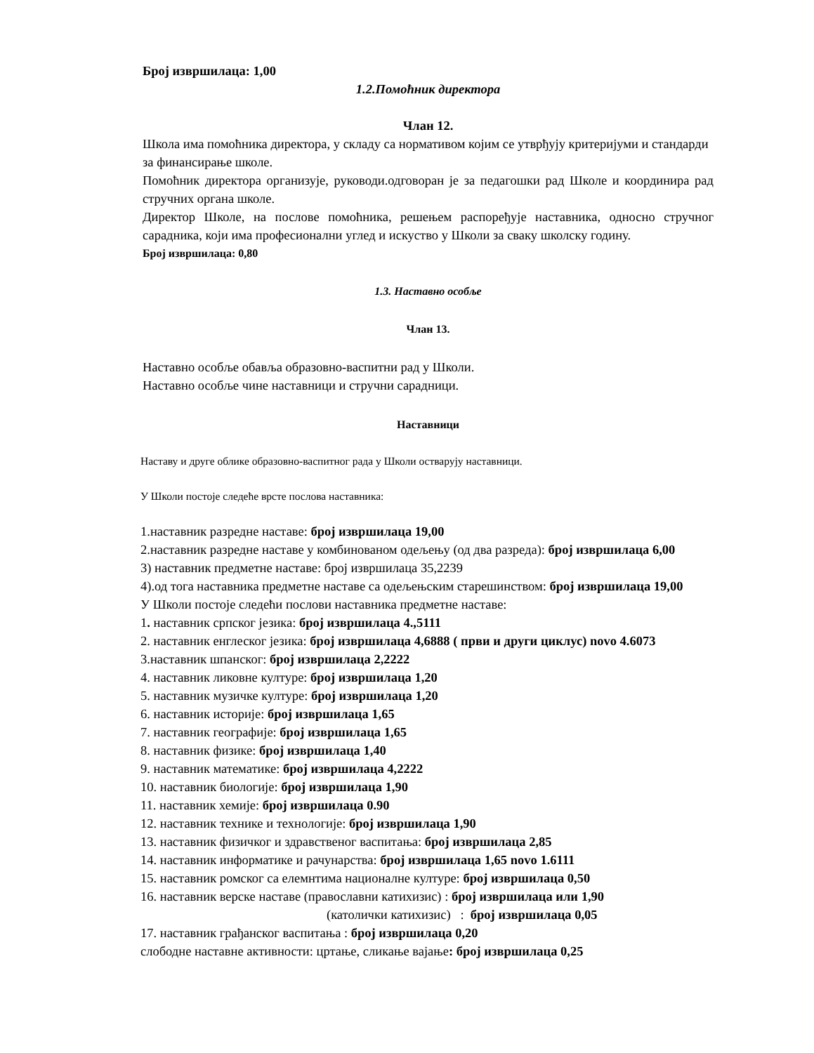Број извршилаца: 1,00
1.2.Помоћник директора
Члан 12.
Школа има помоћника директора, у складу са нормативом којим се утврђују критеријуми и стандарди за финансирање школе.
Помоћник директора организује, руководи.одговоран је за педагошки рад Школе и координира рад стручних органа школе.
Директор Школе, на послове помоћника, решењем распоређује наставника, односно стручног сарадника, који има професионални углед и искуство у Школи за сваку школску годину.
Број извршилаца: 0,80
1.3. Наставно особље
Члан 13.
Наставно особље обавља образовно-васпитни рад у Школи.
Наставно особље чине наставници и стручни сарадници.
Наставници
Наставу и друге облике образовно-васпитног рада у Школи остварују наставници.
У Школи постоје следеће врсте послова наставника:
1.наставник разредне наставе: број извршилаца 19,00
2.наставник разредне наставе у комбинованом одељењу (од два разреда): број извршилаца 6,00
3) наставник предметне наставе: број извршилаца 35,2239
4).од тога наставника предметне наставе са одељењским старешинством: број извршилаца 19,00
У Школи постоје следећи послови наставника предметне наставе:
1. наставник српског језика: број извршилаца 4.,5111
2. наставник енглеског језика: број извршилаца 4,6888 ( први и други циклус) novo 4.6073
3.наставник шпанског: број извршилаца 2,2222
4. наставник ликовне културе: број извршилаца 1,20
5. наставник музичке културе: број извршилаца 1,20
6. наставник историје: број извршилаца 1,65
7. наставник географије: број извршилаца 1,65
8. наставник физике: број извршилаца 1,40
9. наставник математике: број извршилаца 4,2222
10. наставник биологије: број извршилаца 1,90
11. наставник хемије: број извршилаца 0.90
12. наставник технике и технологије: број извршилаца 1,90
13. наставник физичког и здравственог васпитања: број извршилаца 2,85
14. наставник информатике и рачунарства: број извршилаца 1,65 novo 1.6111
15. наставник ромског са елемнтима националне културе: број извршилаца 0,50
16. наставник верске наставе (православни катихизис) : број извршилаца или 1,90
(католички катихизис) : број извршилаца 0,05
17. наставник грађанског васпитања : број извршилаца 0,20
слободне наставне активности: цртање, сликање вајање: број извршилаца 0,25